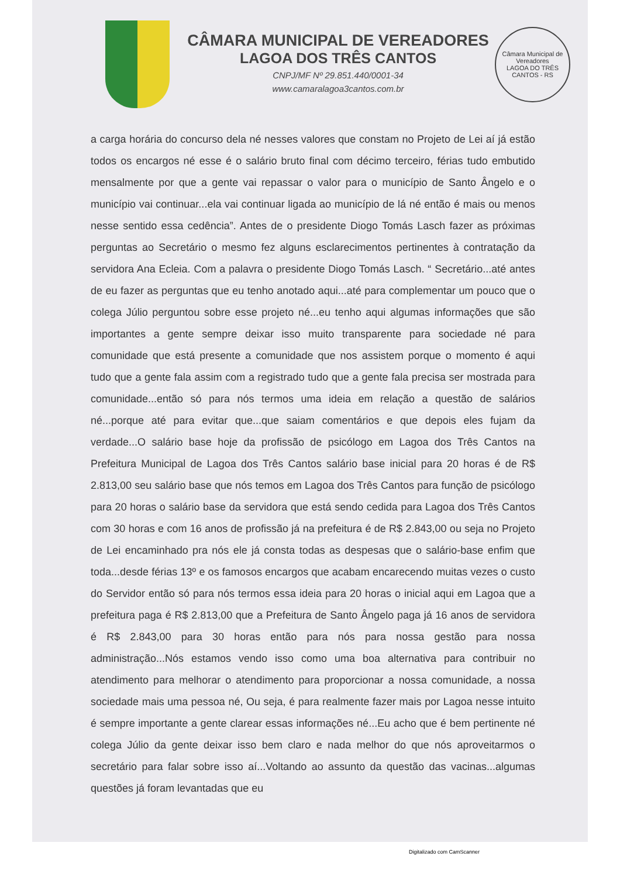CÂMARA MUNICIPAL DE VEREADORES
LAGOA DOS TRÊS CANTOS
CNPJ/MF Nº 29.851.440/0001-34
www.camaralagoa3cantos.com.br
Câmara Municipal de Vereadores
LAGOA DO TRÊS CANTOS - RS
a carga horária do concurso dela né nesses valores que constam no Projeto de Lei aí já estão todos os encargos né esse é o salário bruto final com décimo terceiro, férias tudo embutido mensalmente por que a gente vai repassar o valor para o município de Santo Ângelo e o município vai continuar...ela vai continuar ligada ao município de lá né então é mais ou menos nesse sentido essa cedência”. Antes de o presidente Diogo Tomás Lasch fazer as próximas perguntas ao Secretário o mesmo fez alguns esclarecimentos pertinentes à contratação da servidora Ana Ecleia. Com a palavra o presidente Diogo Tomás Lasch. “ Secretário...até antes de eu fazer as perguntas que eu tenho anotado aqui...até para complementar um pouco que o colega Júlio perguntou sobre esse projeto né...eu tenho aqui algumas informações que são importantes a gente sempre deixar isso muito transparente para sociedade né para comunidade que está presente a comunidade que nos assistem porque o momento é aqui tudo que a gente fala assim com a registrado tudo que a gente fala precisa ser mostrada para comunidade...então só para nós termos uma ideia em relação a questão de salários né...porque até para evitar que...que saiam comentários e que depois eles fujam da verdade...O salário base hoje da profissão de psicólogo em Lagoa dos Três Cantos na Prefeitura Municipal de Lagoa dos Três Cantos salário base inicial para 20 horas é de R$ 2.813,00 seu salário base que nós temos em Lagoa dos Três Cantos para função de psicólogo para 20 horas o salário base da servidora que está sendo cedida para Lagoa dos Três Cantos com 30 horas e com 16 anos de profissão já na prefeitura é de R$ 2.843,00 ou seja no Projeto de Lei encaminhado pra nós ele já consta todas as despesas que o salário-base enfim que toda...desde férias 13º e os famosos encargos que acabam encarecendo muitas vezes o custo do Servidor então só para nós termos essa ideia para 20 horas o inicial aqui em Lagoa que a prefeitura paga é R$ 2.813,00 que a Prefeitura de Santo Ângelo paga já 16 anos de servidora é R$ 2.843,00 para 30 horas então para nós para nossa gestão para nossa administração...Nós estamos vendo isso como uma boa alternativa para contribuir no atendimento para melhorar o atendimento para proporcionar a nossa comunidade, a nossa sociedade mais uma pessoa né, Ou seja, é para realmente fazer mais por Lagoa nesse intuito é sempre importante a gente clarear essas informações né...Eu acho que é bem pertinente né colega Júlio da gente deixar isso bem claro e nada melhor do que nós aproveitarmos o secretário para falar sobre isso aí...Voltando ao assunto da questão das vacinas...algumas questões já foram levantadas que eu
Digitalizado com CamScanner